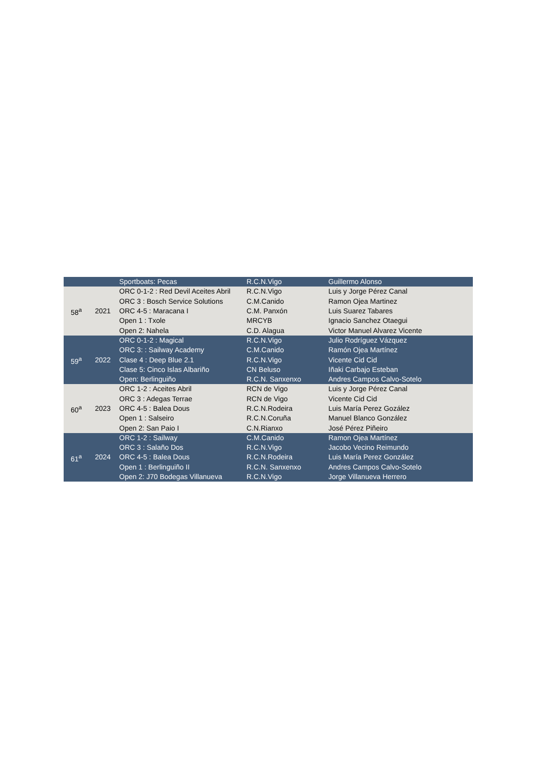| | | Sportboats: Pecas | R.C.N.Vigo | Guillermo Alonso |
| 58<sup>a</sup> | 2021 | ORC 0-1-2 : Red Devil Aceites Abril | R.C.N.Vigo | Luis y Jorge Pérez Canal |
| | | ORC 3 : Bosch Service Solutions | C.M.Canido | Ramon Ojea Martinez |
| | | ORC 4-5 : Maracana I | C.M. Panxón | Luis Suarez Tabares |
| | | Open 1 : Txole | MRCYB | Ignacio Sanchez Otaegui |
| | | Open 2: Nahela | C.D. Alagua | Victor Manuel Alvarez Vicente |
| 59<sup>a</sup> | 2022 | ORC 0-1-2 : Magical | R.C.N.Vigo | Julio Rodríguez Vázquez |
| | | ORC 3: : Sailway Academy | C.M.Canido | Ramón Ojea Martínez |
| | | Clase 4 : Deep Blue 2.1 | R.C.N.Vigo | Vicente Cid Cid |
| | | Clase 5: Cinco Islas Albariño | CN Beluso | Iñaki Carbajo Esteban |
| | | Open: Berlinguiño | R.C.N. Sanxenxo | Andres Campos Calvo-Sotelo |
| 60<sup>a</sup> | 2023 | ORC 1-2 : Aceites Abril | RCN de Vigo | Luis y Jorge Pérez Canal |
| | | ORC 3 : Adegas Terrae | RCN de Vigo | Vicente Cid Cid |
| | | ORC 4-5 : Balea Dous | R.C.N.Rodeira | Luis María Perez Gozález |
| | | Open 1 : Salseiro | R.C.N.Coruña | Manuel Blanco González |
| | | Open 2: San Paio I | C.N.Rianxo | José Pérez Piñeiro |
| 61<sup>a</sup> | 2024 | ORC 1-2 : Sailway | C.M.Canido | Ramon Ojea Martínez |
| | | ORC 3 : Salaño Dos | R.C.N.Vigo | Jacobo Vecino Reimundo |
| | | ORC 4-5 : Balea Dous | R.C.N.Rodeira | Luis María Perez González |
| | | Open 1 : Berlinguiño II | R.C.N. Sanxenxo | Andres Campos Calvo-Sotelo |
| | | Open 2: J70 Bodegas Villanueva | R.C.N.Vigo | Jorge Villanueva Herrero |